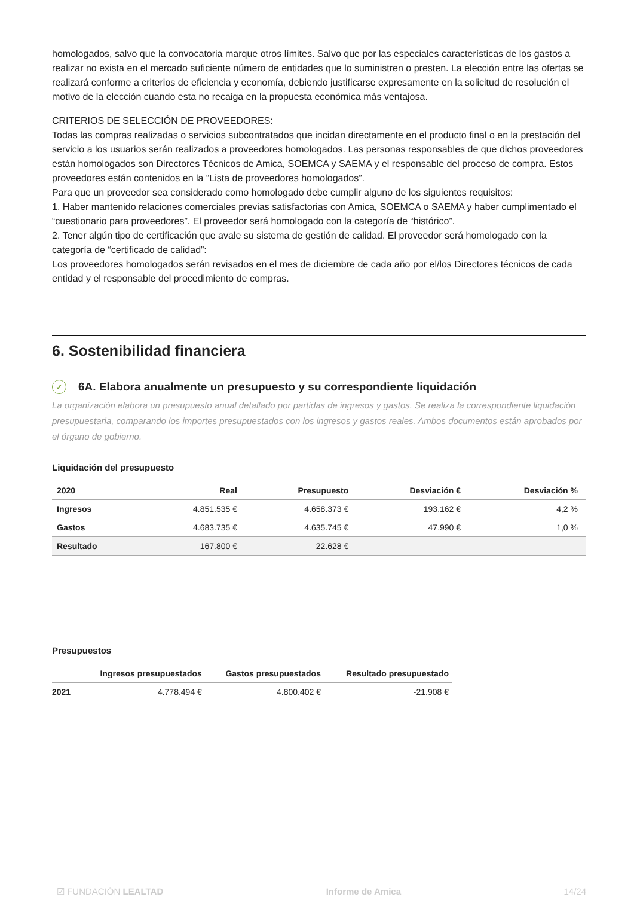homologados, salvo que la convocatoria marque otros límites. Salvo que por las especiales características de los gastos a realizar no exista en el mercado suficiente número de entidades que lo suministren o presten. La elección entre las ofertas se realizará conforme a criterios de eficiencia y economía, debiendo justificarse expresamente en la solicitud de resolución el motivo de la elección cuando esta no recaiga en la propuesta económica más ventajosa.
CRITERIOS DE SELECCIÓN DE PROVEEDORES:
Todas las compras realizadas o servicios subcontratados que incidan directamente en el producto final o en la prestación del servicio a los usuarios serán realizados a proveedores homologados. Las personas responsables de que dichos proveedores están homologados son Directores Técnicos de Amica, SOEMCA y SAEMA y el responsable del proceso de compra. Estos proveedores están contenidos en la “Lista de proveedores homologados”.
Para que un proveedor sea considerado como homologado debe cumplir alguno de los siguientes requisitos:
1. Haber mantenido relaciones comerciales previas satisfactorias con Amica, SOEMCA o SAEMA y haber cumplimentado el “cuestionario para proveedores”. El proveedor será homologado con la categoría de “histórico”.
2. Tener algún tipo de certificación que avale su sistema de gestión de calidad. El proveedor será homologado con la categoría de “certificado de calidad”:
Los proveedores homologados serán revisados en el mes de diciembre de cada año por el/los Directores técnicos de cada entidad y el responsable del procedimiento de compras.
6. Sostenibilidad financiera
✓ 6A. Elabora anualmente un presupuesto y su correspondiente liquidación
La organización elabora un presupuesto anual detallado por partidas de ingresos y gastos. Se realiza la correspondiente liquidación presupuestaria, comparando los importes presupuestados con los ingresos y gastos reales. Ambos documentos están aprobados por el órgano de gobierno.
Liquidación del presupuesto
| 2020 | Real | Presupuesto | Desviación € | Desviación % |
| --- | --- | --- | --- | --- |
| Ingresos | 4.851.535 € | 4.658.373 € | 193.162 € | 4,2 % |
| Gastos | 4.683.735 € | 4.635.745 € | 47.990 € | 1,0 % |
| Resultado | 167.800 € | 22.628 € | | |
Presupuestos
| | Ingresos presupuestados | Gastos presupuestados | Resultado presupuestado |
| --- | --- | --- | --- |
| 2021 | 4.778.494 € | 4.800.402 € | -21.908 € |
☑ FUNDACIÓN LEALTAD Informe de Amica 14/24